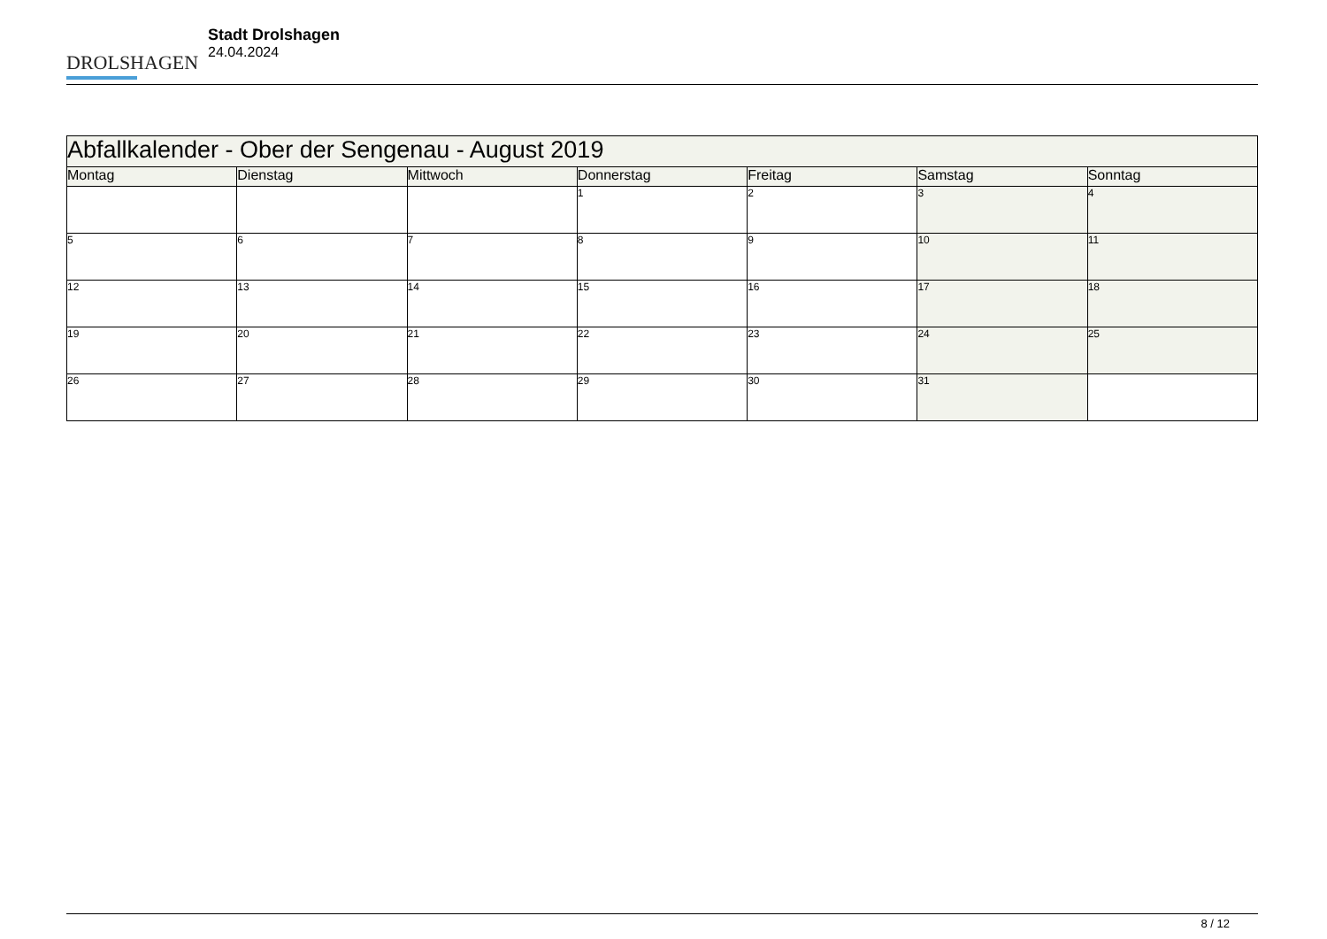DROLSHAGEN
Stadt Drolshagen
24.04.2024
| Abfallkalender - Ober der Sengenau - August 2019 | | | | | | |
| --- | --- | --- | --- | --- | --- | --- |
| Montag | Dienstag | Mittwoch | Donnerstag | Freitag | Samstag | Sonntag |
| | | | 1 | 2 | 3 | 4 |
| 5 | 6 | 7 | 8 | 9 | 10 | 11 |
| 12 | 13 | 14 | 15 | 16 | 17 | 18 |
| 19 | 20 | 21 | 22 | 23 | 24 | 25 |
| 26 | 27 | 28 | 29 | 30 | 31 | |
8 / 12